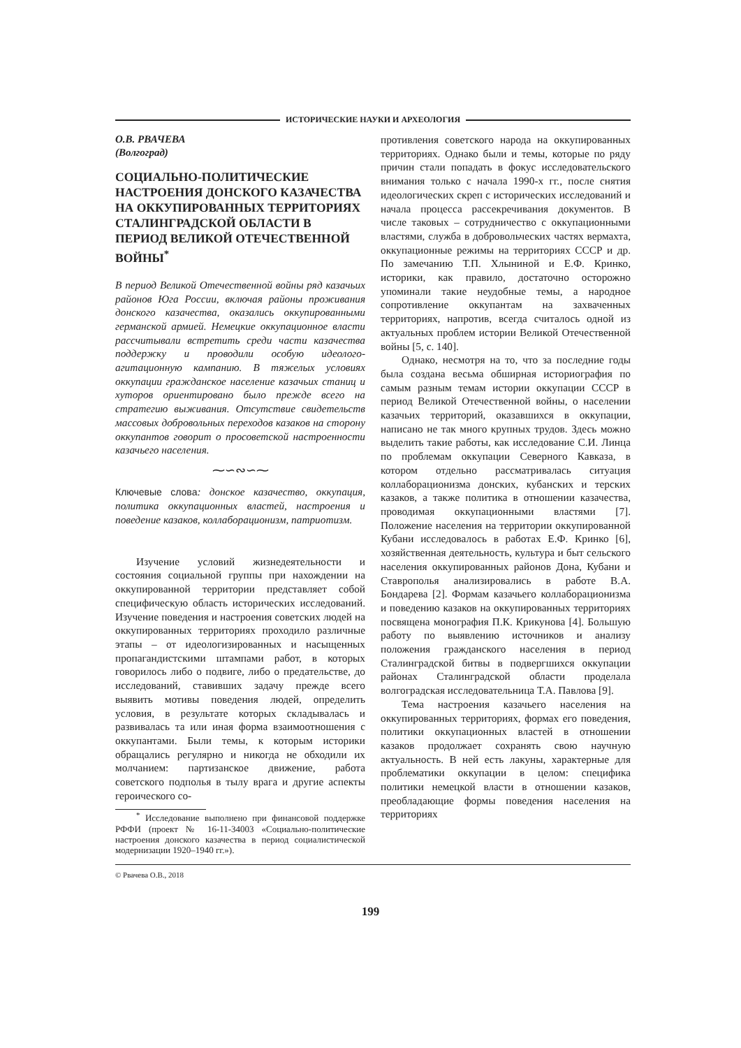ИСТОРИЧЕСКИЕ НАУКИ И АРХЕОЛОГИЯ
О.В. РВАЧЕВА
(Волгоград)
СОЦИАЛЬНО-ПОЛИТИЧЕСКИЕ НАСТРОЕНИЯ ДОНСКОГО КАЗАЧЕСТВА
НА ОККУПИРОВАННЫХ ТЕРРИТОРИЯХ СТАЛИНГРАДСКОЙ ОБЛАСТИ В ПЕРИОД ВЕЛИКОЙ ОТЕЧЕСТВЕННОЙ ВОЙНЫ<sup>*</sup>
В период Великой Отечественной войны ряд казачьих районов Юга России, включая районы проживания донского казачества, оказались оккупированными германской армией. Немецкие оккупационное власти рассчитывали встретить среди части казачества поддержку и проводили особую идеолого-агитационную кампанию. В тяжелых условиях оккупации гражданское население казачьих станиц и хуторов ориентировано было прежде всего на стратегию выживания. Отсутствие свидетельств массовых добровольных переходов казаков на сторону оккупантов говорит о просоветской настроенности казачьего населения.
⁓∽∾∽⁓
Ключевые слова: донское казачество, оккупация, политика оккупационных властей, настроения и поведение казаков, коллаборационизм, патриотизм.
Изучение условий жизнедеятельности и состояния социальной группы при нахождении на оккупированной территории представляет собой специфическую область исторических исследований. Изучение поведения и настроения советских людей на оккупированных территориях проходило различные этапы – от идеологизированных и насыщенных пропагандистскими штампами работ, в которых говорилось либо о подвиге, либо о предательстве, до исследований, ставивших задачу прежде всего выявить мотивы поведения людей, определить условия, в результате которых складывалась и развивалась та или иная форма взаимоотношения с оккупантами. Были темы, к которым историки обращались регулярно и никогда не обходили их молчанием: партизанское движение, работа советского подполья в тылу врага и другие аспекты героического со-
<sup>*</sup> Исследование выполнено при финансовой поддержке РФФИ (проект № 16-11-34003 «Социально-политические настроения донского казачества в период социалистической модернизации 1920–1940 гг.»).
противления советского народа на оккупированных территориях. Однако были и темы, которые по ряду причин стали попадать в фокус исследовательского внимания только с начала 1990-х гг., после снятия идеологических скреп с исторических исследований и начала процесса рассекречивания документов. В числе таковых – сотрудничество с оккупационными властями, служба в добровольческих частях вермахта, оккупационные режимы на территориях СССР и др. По замечанию Т.П. Хлыниной и Е.Ф. Кринко, историки, как правило, достаточно осторожно упоминали такие неудобные темы, а народное сопротивление оккупантам на захваченных территориях, напротив, всегда считалось одной из актуальных проблем истории Великой Отечественной войны [5, с. 140].
Однако, несмотря на то, что за последние годы была создана весьма обширная историография по самым разным темам истории оккупации СССР в период Великой Отечественной войны, о населении казачьих территорий, оказавшихся в оккупации, написано не так много крупных трудов. Здесь можно выделить такие работы, как исследование С.И. Линца по проблемам оккупации Северного Кавказа, в котором отдельно рассматривалась ситуация коллаборационизма донских, кубанских и терских казаков, а также политика в отношении казачества, проводимая оккупационными властями [7]. Положение населения на территории оккупированной Кубани исследовалось в работах Е.Ф. Кринко [6], хозяйственная деятельность, культура и быт сельского населения оккупированных районов Дона, Кубани и Ставрополья анализировались в работе В.А. Бондарева [2]. Формам казачьего коллаборационизма и поведению казаков на оккупированных территориях посвящена монография П.К. Крикунова [4]. Большую работу по выявлению источников и анализу положения гражданского населения в период Сталинградской битвы в подвергшихся оккупации районах Сталинградской области проделала волгоградская исследовательница Т.А. Павлова [9].
Тема настроения казачьего населения на оккупированных территориях, формах его поведения, политики оккупационных властей в отношении казаков продолжает сохранять свою научную актуальность. В ней есть лакуны, характерные для проблематики оккупации в целом: специфика политики немецкой власти в отношении казаков, преобладающие формы поведения населения на территориях
© Рвачева О.В., 2018
199